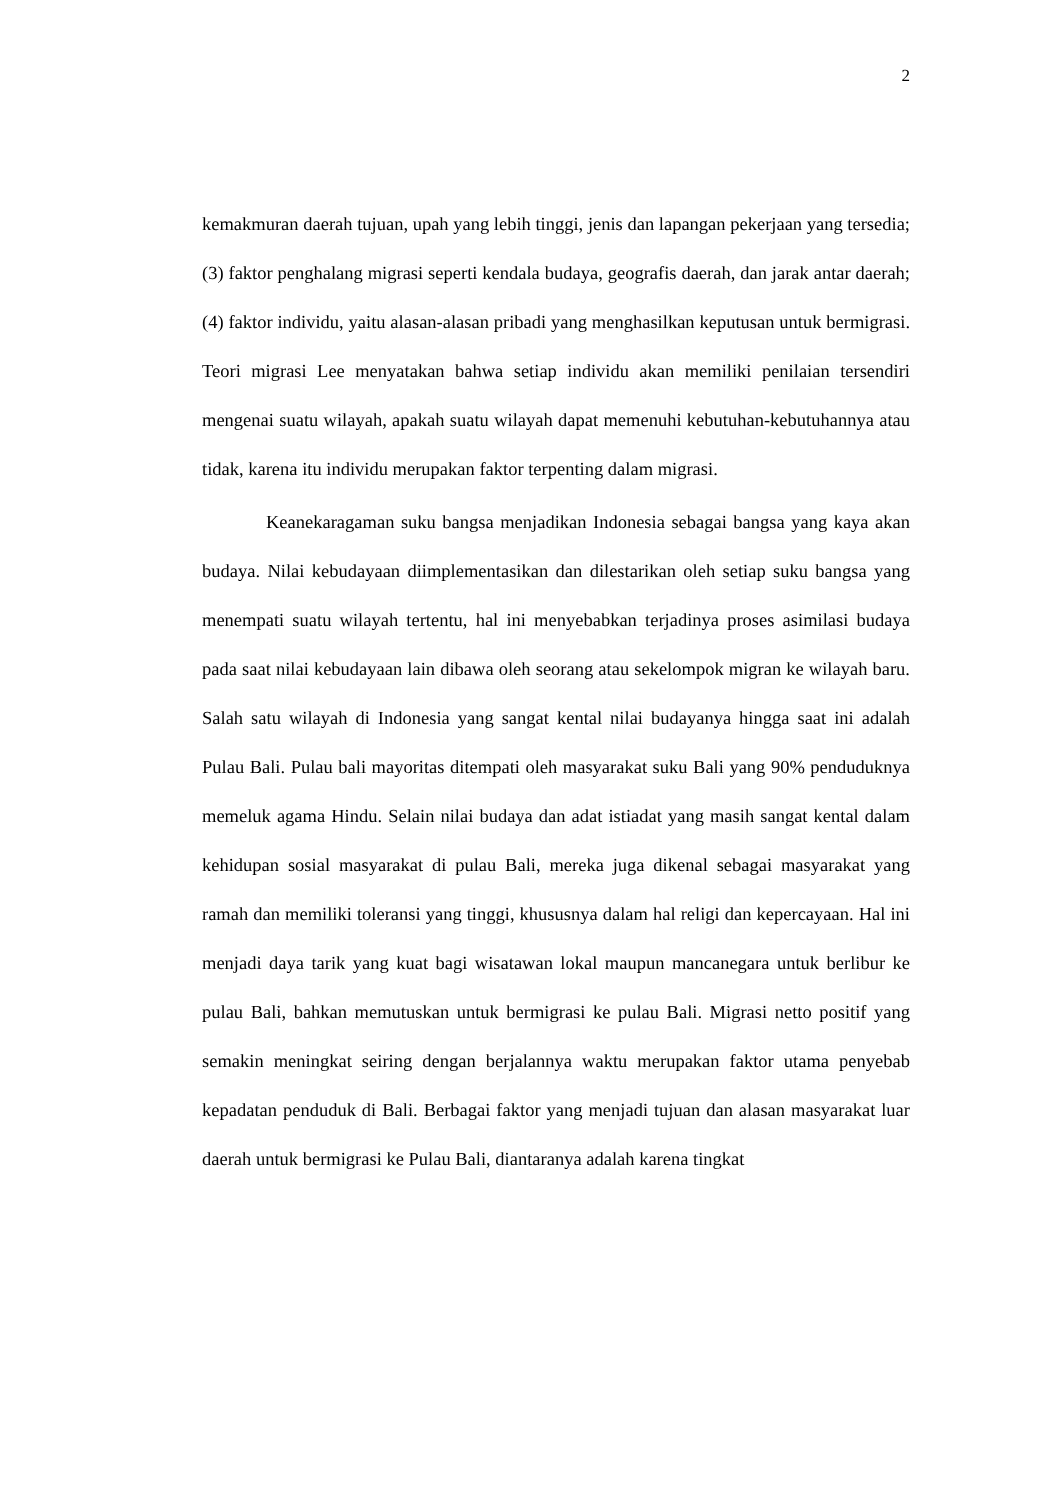2
kemakmuran daerah tujuan, upah yang lebih tinggi, jenis dan lapangan pekerjaan yang tersedia; (3) faktor penghalang migrasi seperti kendala budaya, geografis daerah, dan jarak antar daerah; (4) faktor individu, yaitu alasan-alasan pribadi yang menghasilkan keputusan untuk bermigrasi. Teori migrasi Lee menyatakan bahwa setiap individu akan memiliki penilaian tersendiri mengenai suatu wilayah, apakah suatu wilayah dapat memenuhi kebutuhan-kebutuhannya atau tidak, karena itu individu merupakan faktor terpenting dalam migrasi.
Keanekaragaman suku bangsa menjadikan Indonesia sebagai bangsa yang kaya akan budaya. Nilai kebudayaan diimplementasikan dan dilestarikan oleh setiap suku bangsa yang menempati suatu wilayah tertentu, hal ini menyebabkan terjadinya proses asimilasi budaya pada saat nilai kebudayaan lain dibawa oleh seorang atau sekelompok migran ke wilayah baru. Salah satu wilayah di Indonesia yang sangat kental nilai budayanya hingga saat ini adalah Pulau Bali. Pulau bali mayoritas ditempati oleh masyarakat suku Bali yang 90% penduduknya memeluk agama Hindu. Selain nilai budaya dan adat istiadat yang masih sangat kental dalam kehidupan sosial masyarakat di pulau Bali, mereka juga dikenal sebagai masyarakat yang ramah dan memiliki toleransi yang tinggi, khususnya dalam hal religi dan kepercayaan. Hal ini menjadi daya tarik yang kuat bagi wisatawan lokal maupun mancanegara untuk berlibur ke pulau Bali, bahkan memutuskan untuk bermigrasi ke pulau Bali. Migrasi netto positif yang semakin meningkat seiring dengan berjalannya waktu merupakan faktor utama penyebab kepadatan penduduk di Bali. Berbagai faktor yang menjadi tujuan dan alasan masyarakat luar daerah untuk bermigrasi ke Pulau Bali, diantaranya adalah karena tingkat